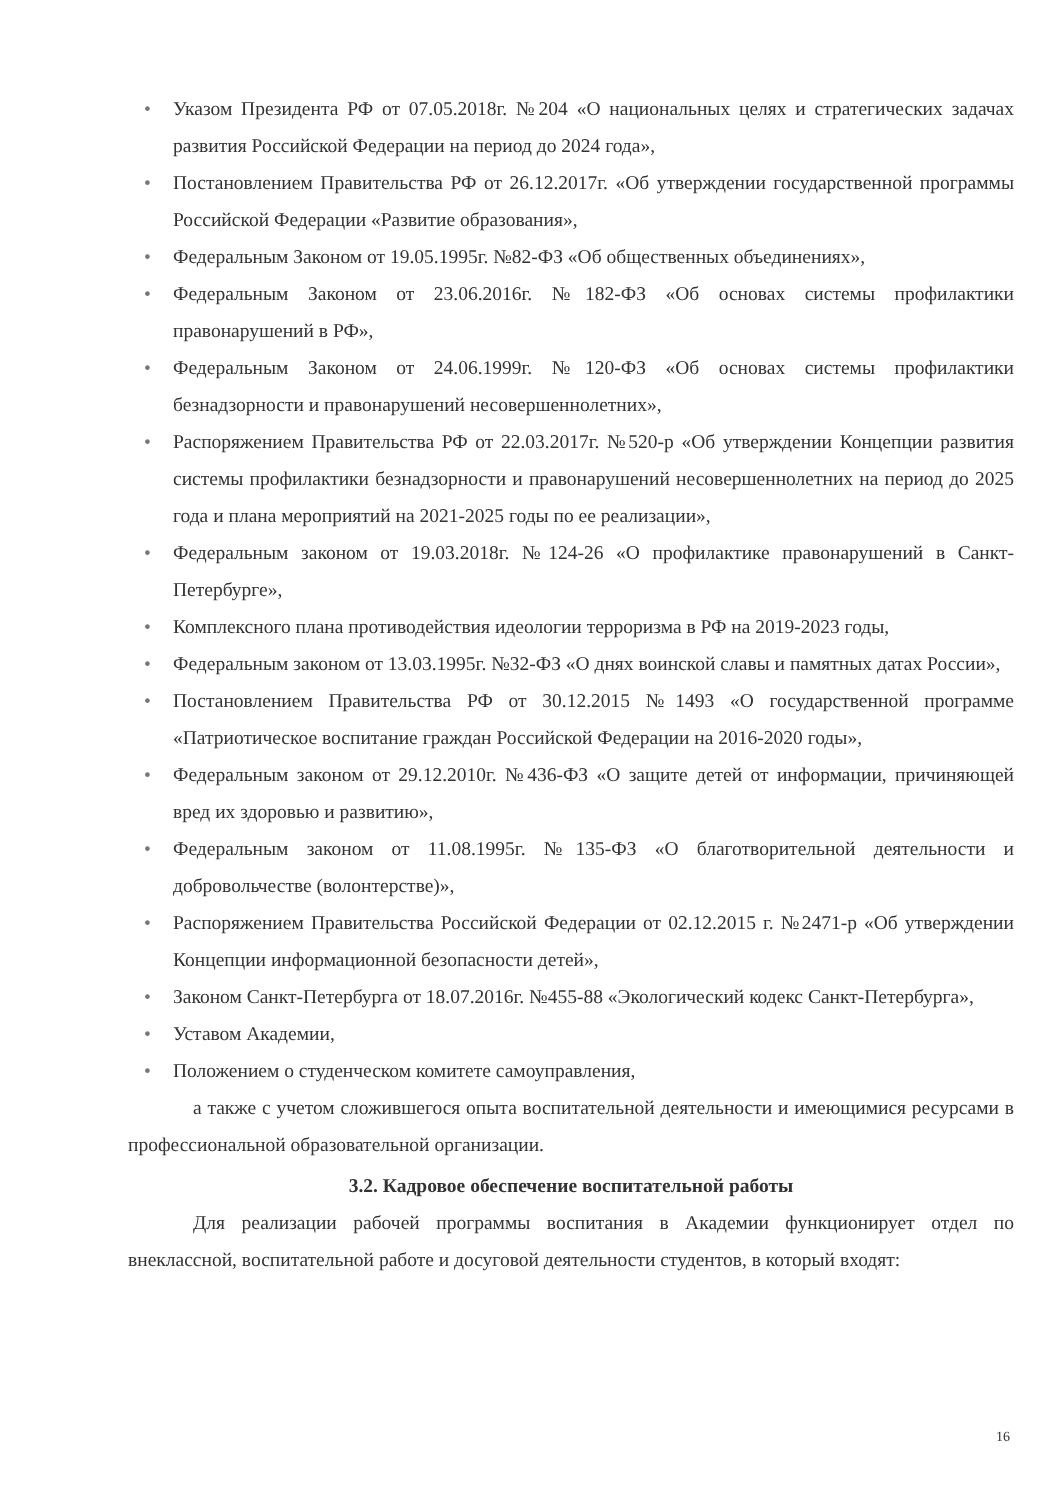• Указом Президента РФ от 07.05.2018г. №204 «О национальных целях и стратегических задачах развития Российской Федерации на период до 2024 года»,
• Постановлением Правительства РФ от 26.12.2017г. «Об утверждении государственной программы Российской Федерации «Развитие образования»,
• Федеральным Законом от 19.05.1995г. №82-ФЗ «Об общественных объединениях»,
• Федеральным Законом от 23.06.2016г. №182-ФЗ «Об основах системы профилактики правонарушений в РФ»,
• Федеральным Законом от 24.06.1999г. №120-ФЗ «Об основах системы профилактики безнадзорности и правонарушений несовершеннолетних»,
• Распоряжением Правительства РФ от 22.03.2017г. №520-р «Об утверждении Концепции развития системы профилактики безнадзорности и правонарушений несовершеннолетних на период до 2025 года и плана мероприятий на 2021-2025 годы по ее реализации»,
• Федеральным законом от 19.03.2018г. №124-26 «О профилактике правонарушений в Санкт-Петербурге»,
• Комплексного плана противодействия идеологии терроризма в РФ на 2019-2023 годы,
• Федеральным законом от 13.03.1995г. №32-ФЗ «О днях воинской славы и памятных датах России»,
• Постановлением Правительства РФ от 30.12.2015 №1493 «О государственной программе «Патриотическое воспитание граждан Российской Федерации на 2016-2020 годы»,
• Федеральным законом от 29.12.2010г. №436-ФЗ «О защите детей от информации, причиняющей вред их здоровью и развитию»,
• Федеральным законом от 11.08.1995г. №135-ФЗ «О благотворительной деятельности и добровольчестве (волонтерстве)»,
• Распоряжением Правительства Российской Федерации от 02.12.2015 г. №2471-р «Об утверждении Концепции информационной безопасности детей»,
• Законом Санкт-Петербурга от 18.07.2016г. №455-88 «Экологический кодекс Санкт-Петербурга»,
• Уставом Академии,
• Положением о студенческом комитете самоуправления,
а также с учетом сложившегося опыта воспитательной деятельности и имеющимися ресурсами в профессиональной образовательной организации.
3.2. Кадровое обеспечение воспитательной работы
Для реализации рабочей программы воспитания в Академии функционирует отдел по внеклассной, воспитательной работе и досуговой деятельности студентов, в который входят:
16